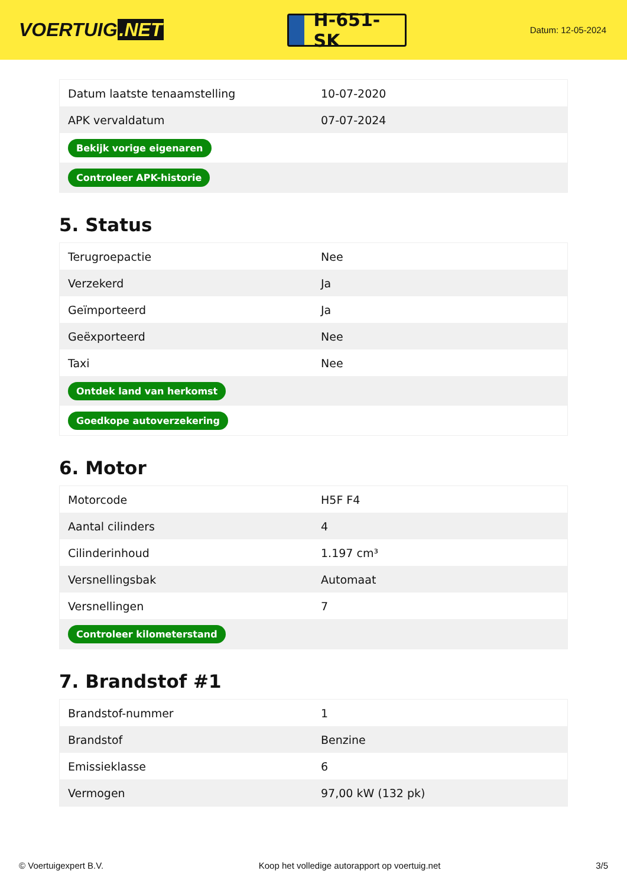VOERTUIG.NET
H-651-SK
Datum: 12-05-2024
| Datum laatste tenaamstelling | 10-07-2020 |
| APK vervaldatum | 07-07-2024 |
| Bekijk vorige eigenaren | |
| Controleer APK-historie | |
5. Status
| Terugroepactie | Nee |
| Verzekerd | Ja |
| Geïmporteerd | Ja |
| Geëxporteerd | Nee |
| Taxi | Nee |
| Ontdek land van herkomst | |
| Goedkope autoverzekering | |
6. Motor
| Motorcode | H5F F4 |
| Aantal cilinders | 4 |
| Cilinderinhoud | 1.197 cm³ |
| Versnellingsbak | Automaat |
| Versnellingen | 7 |
| Controleer kilometerstand | |
7. Brandstof #1
| Brandstof-nummer | 1 |
| Brandstof | Benzine |
| Emissieklasse | 6 |
| Vermogen | 97,00 kW (132 pk) |
© Voertuigexpert B.V. Koop het volledige autorapport op voertuig.net 3/5